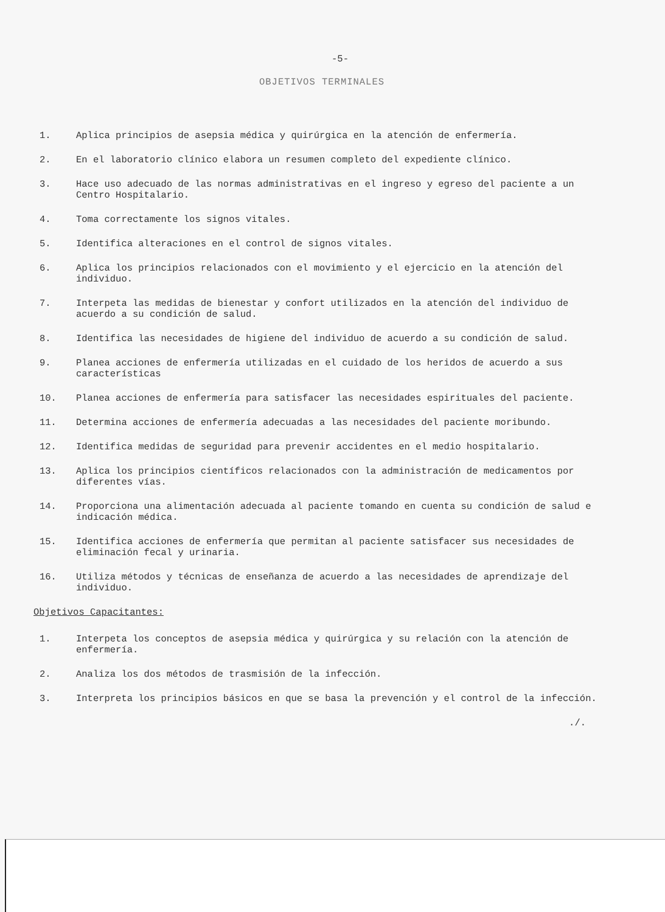-5-
OBJETIVOS TERMINALES
1. Aplica principios de asepsia médica y quirúrgica en la atención de enfermería.
2. En el laboratorio clínico elabora un resumen completo del expediente clínico.
3. Hace uso adecuado de las normas administrativas en el ingreso y egreso del paciente a un Centro Hospitalario.
4. Toma correctamente los signos vitales.
5. Identifica alteraciones en el control de signos vitales.
6. Aplica los principios relacionados con el movimiento y el ejercicio en la atención del individuo.
7. Interpeta las medidas de bienestar y confort utilizados en la atención del individuo de acuerdo a su condición de salud.
8. Identifica las necesidades de higiene del individuo de acuerdo a su condición de salud.
9. Planea acciones de enfermería utilizadas en el cuidado de los heridos de acuerdo a sus características
10. Planea acciones de enfermería para satisfacer las necesidades espirituales del paciente.
11. Determina acciones de enfermería adecuadas a las necesidades del paciente moribundo.
12. Identifica medidas de seguridad para prevenir accidentes en el medio hospitalario.
13. Aplica los principios científicos relacionados con la administración de medicamentos por diferentes vías.
14. Proporciona una alimentación adecuada al paciente tomando en cuenta su condición de salud e indicación médica.
15. Identifica acciones de enfermería que permitan al paciente satisfacer sus necesidades de eliminación fecal y urinaria.
16. Utiliza métodos y técnicas de enseñanza de acuerdo a las necesidades de aprendizaje del individuo.
Objetivos Capacitantes:
1. Interpeta los conceptos de asepsia médica y quirúrgica y su relación con la atención de enfermería.
2. Analiza los dos métodos de trasmisión de la infección.
3. Interpreta los principios básicos en que se basa la prevención y el control de la infección.
./.